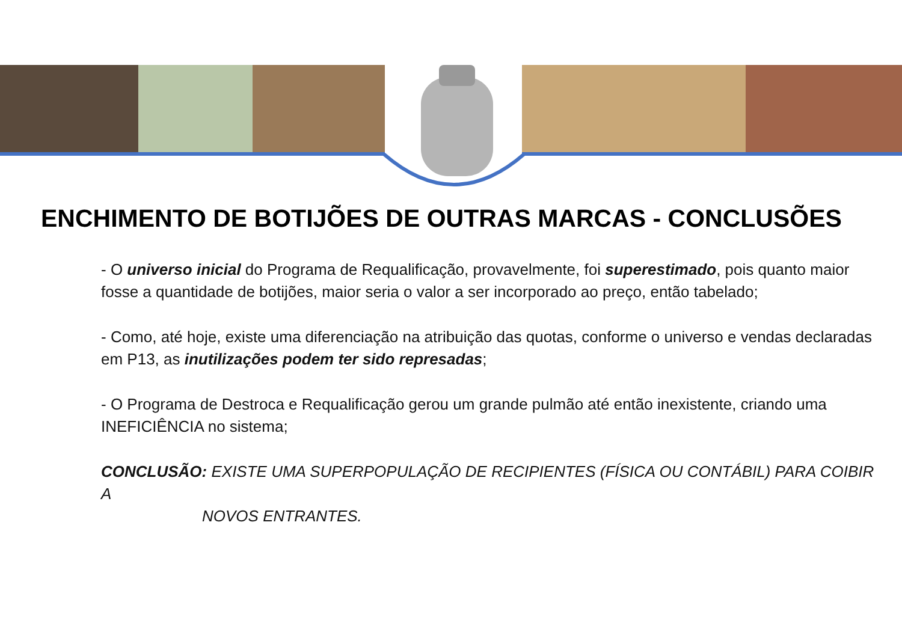ENCHIMENTO DE BOTIJÕES DE OUTRAS MARCAS - CONCLUSÕES
- O universo inicial do Programa de Requalificação, provavelmente, foi superestimado, pois quanto maior fosse a quantidade de botijões, maior seria o valor a ser incorporado ao preço, então tabelado;
- Como, até hoje, existe uma diferenciação na atribuição das quotas, conforme o universo e vendas declaradas em P13, as inutilizações podem ter sido represadas;
- O Programa de Destroca e Requalificação gerou um grande pulmão até então inexistente, criando uma INEFICIÊNCIA no sistema;
CONCLUSÃO: EXISTE UMA SUPERPOPULAÇÃO DE RECIPIENTES (FÍSICA OU CONTÁBIL) PARA COIBIR A
NOVOS ENTRANTES.